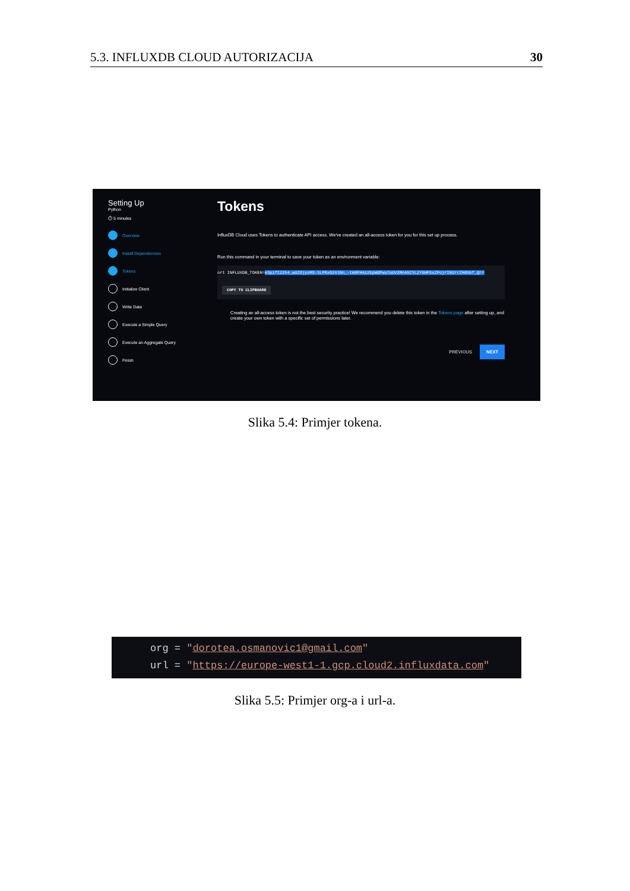5.3. INFLUXDB CLOUD AUTORIZACIJA 30
Setting Up
Python
⏱ 5 minutes
Overview
Install Dependencies
Tokens
Initialize Client
Write Data
Execute a Simple Query
Execute an Aggregate Query
Finish
Tokens
InfluxDB Cloud uses Tokens to authenticate API access. We've created an all-access token for you for this set up process.
Run this command in your terminal to save your token as an environment variable:
ort INFLUXDB_TOKEN=e3pifI22h4_wUZOjyoMS-3LPEx02nl0n_-tm8FHAzzbpWdPwu7uUV2MnA5CYL2Y6HF5xZPojrIN2rrZH6hbf_Q==
COPY TO CLIPBOARD
Creating an all-access token is not the best security practice! We recommend you delete this token in the Tokens page after setting up, and create your own token with a specific set of permissions later.
PREVIOUS NEXT
Slika 5.4: Primjer tokena.
org = "dorotea.osmanovic1@gmail.com"
url = "https://europe-west1-1.gcp.cloud2.influxdata.com"
Slika 5.5: Primjer org-a i url-a.